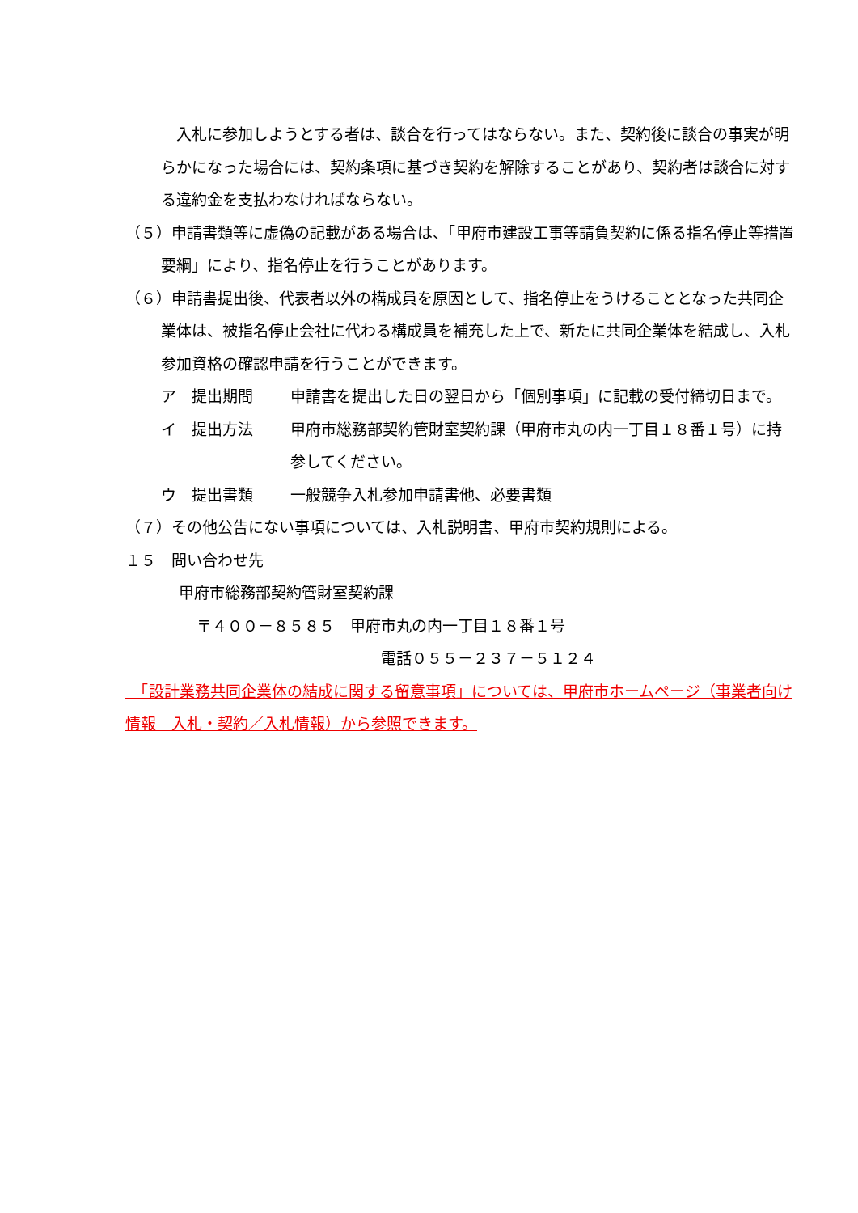入札に参加しようとする者は、談合を行ってはならない。また、契約後に談合の事実が明らかになった場合には、契約条項に基づき契約を解除することがあり、契約者は談合に対する違約金を支払わなければならない。
（５）申請書類等に虚偽の記載がある場合は、「甲府市建設工事等請負契約に係る指名停止等措置要綱」により、指名停止を行うことがあります。
（６）申請書提出後、代表者以外の構成員を原因として、指名停止をうけることとなった共同企業体は、被指名停止会社に代わる構成員を補充した上で、新たに共同企業体を結成し、入札参加資格の確認申請を行うことができます。
ア　提出期間 申請書を提出した日の翌日から「個別事項」に記載の受付締切日まで。
イ　提出方法 甲府市総務部契約管財室契約課（甲府市丸の内一丁目１８番１号）に持参してください。
ウ　提出書類 一般競争入札参加申請書他、必要書類
（７）その他公告にない事項については、入札説明書、甲府市契約規則による。
１５　問い合わせ先
甲府市総務部契約管財室契約課
〒４００－８５８５　甲府市丸の内一丁目１８番１号
電話０５５－２３７－５１２４
　「設計業務共同企業体の結成に関する留意事項」については、甲府市ホームページ（事業者向け情報　入札・契約／入札情報）から参照できます。